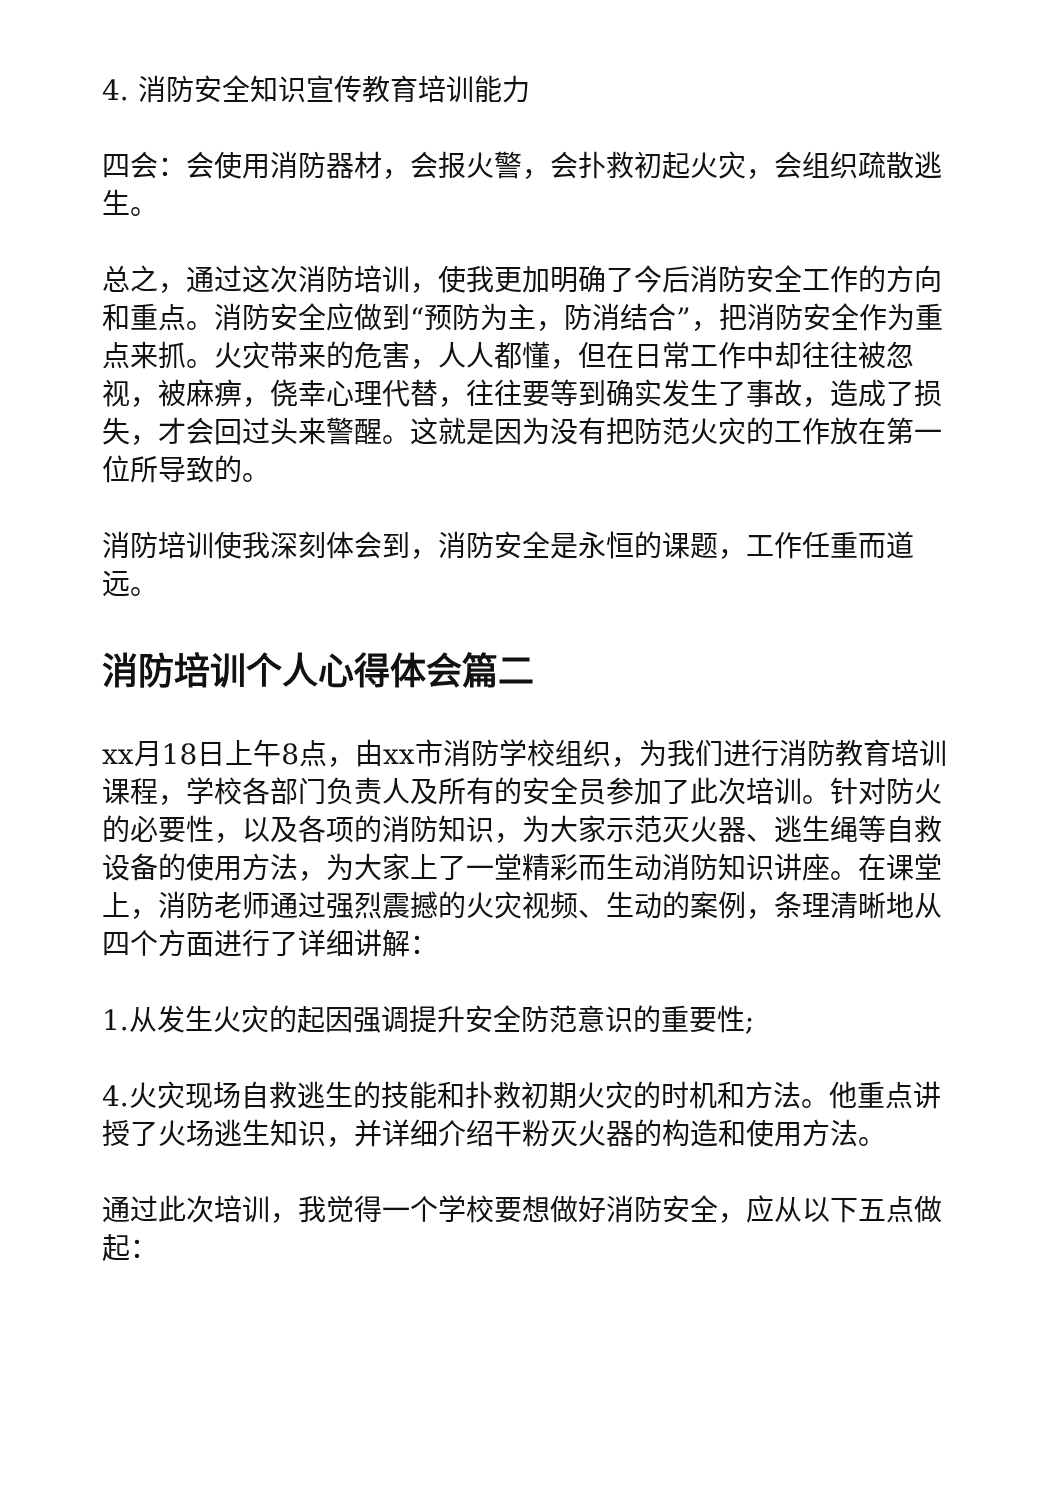4. 消防安全知识宣传教育培训能力
四会：会使用消防器材，会报火警，会扑救初起火灾，会组织疏散逃生。
总之，通过这次消防培训，使我更加明确了今后消防安全工作的方向和重点。消防安全应做到“预防为主，防消结合”，把消防安全作为重点来抓。火灾带来的危害，人人都懂，但在日常工作中却往往被忽视，被麻痹，侥幸心理代替，往往要等到确实发生了事故，造成了损失，才会回过头来警醒。这就是因为没有把防范火灾的工作放在第一位所导致的。
消防培训使我深刻体会到，消防安全是永恒的课题，工作任重而道远。
消防培训个人心得体会篇二
xx月18日上午8点，由xx市消防学校组织，为我们进行消防教育培训课程，学校各部门负责人及所有的安全员参加了此次培训。针对防火的必要性，以及各项的消防知识，为大家示范灭火器、逃生绳等自救设备的使用方法，为大家上了一堂精彩而生动消防知识讲座。在课堂上，消防老师通过强烈震撼的火灾视频、生动的案例，条理清晰地从四个方面进行了详细讲解：
1.从发生火灾的起因强调提升安全防范意识的重要性;
4.火灾现场自救逃生的技能和扑救初期火灾的时机和方法。他重点讲授了火场逃生知识，并详细介绍干粉灭火器的构造和使用方法。
通过此次培训，我觉得一个学校要想做好消防安全，应从以下五点做起：